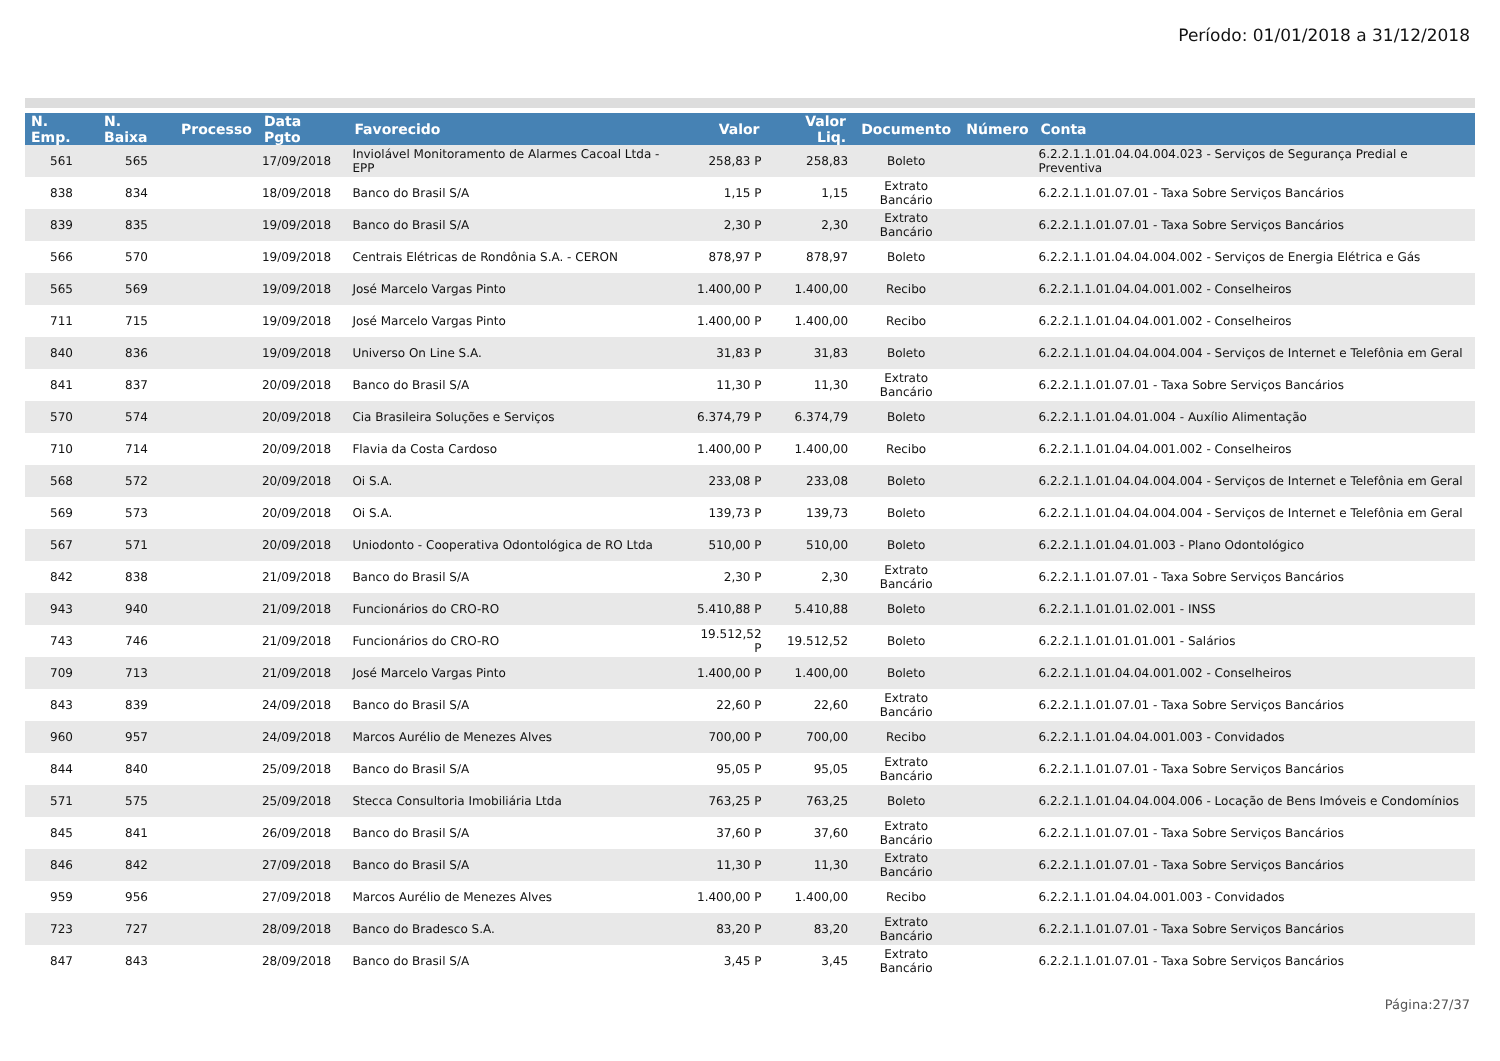Período: 01/01/2018 a 31/12/2018
| N. Emp. | N. Baixa | Processo | Data Pgto | Favorecido | Valor | Valor Liq. | Documento | Número | Conta |
| --- | --- | --- | --- | --- | --- | --- | --- | --- | --- |
| 561 | 565 | | 17/09/2018 | Inviolável Monitoramento de Alarmes Cacoal Ltda - EPP | 258,83 P | 258,83 | Boleto | | 6.2.2.1.1.01.04.04.004.023 - Serviços de Segurança Predial e Preventiva |
| 838 | 834 | | 18/09/2018 | Banco do Brasil S/A | 1,15 P | 1,15 | Extrato Bancário | | 6.2.2.1.1.01.07.01 - Taxa Sobre Serviços Bancários |
| 839 | 835 | | 19/09/2018 | Banco do Brasil S/A | 2,30 P | 2,30 | Extrato Bancário | | 6.2.2.1.1.01.07.01 - Taxa Sobre Serviços Bancários |
| 566 | 570 | | 19/09/2018 | Centrais Elétricas de Rondônia S.A. - CERON | 878,97 P | 878,97 | Boleto | | 6.2.2.1.1.01.04.04.004.002 - Serviços de Energia Elétrica e Gás |
| 565 | 569 | | 19/09/2018 | José Marcelo Vargas Pinto | 1.400,00 P | 1.400,00 | Recibo | | 6.2.2.1.1.01.04.04.001.002 - Conselheiros |
| 711 | 715 | | 19/09/2018 | José Marcelo Vargas Pinto | 1.400,00 P | 1.400,00 | Recibo | | 6.2.2.1.1.01.04.04.001.002 - Conselheiros |
| 840 | 836 | | 19/09/2018 | Universo On Line S.A. | 31,83 P | 31,83 | Boleto | | 6.2.2.1.1.01.04.04.004.004 - Serviços de Internet e Telefônia em Geral |
| 841 | 837 | | 20/09/2018 | Banco do Brasil S/A | 11,30 P | 11,30 | Extrato Bancário | | 6.2.2.1.1.01.07.01 - Taxa Sobre Serviços Bancários |
| 570 | 574 | | 20/09/2018 | Cia Brasileira Soluções e Serviços | 6.374,79 P | 6.374,79 | Boleto | | 6.2.2.1.1.01.04.01.004 - Auxílio Alimentação |
| 710 | 714 | | 20/09/2018 | Flavia da Costa Cardoso | 1.400,00 P | 1.400,00 | Recibo | | 6.2.2.1.1.01.04.04.001.002 - Conselheiros |
| 568 | 572 | | 20/09/2018 | Oi S.A. | 233,08 P | 233,08 | Boleto | | 6.2.2.1.1.01.04.04.004.004 - Serviços de Internet e Telefônia em Geral |
| 569 | 573 | | 20/09/2018 | Oi S.A. | 139,73 P | 139,73 | Boleto | | 6.2.2.1.1.01.04.04.004.004 - Serviços de Internet e Telefônia em Geral |
| 567 | 571 | | 20/09/2018 | Uniodonto - Cooperativa Odontológica de RO Ltda | 510,00 P | 510,00 | Boleto | | 6.2.2.1.1.01.04.01.003 - Plano Odontológico |
| 842 | 838 | | 21/09/2018 | Banco do Brasil S/A | 2,30 P | 2,30 | Extrato Bancário | | 6.2.2.1.1.01.07.01 - Taxa Sobre Serviços Bancários |
| 943 | 940 | | 21/09/2018 | Funcionários do CRO-RO | 5.410,88 P | 5.410,88 | Boleto | | 6.2.2.1.1.01.01.02.001 - INSS |
| 743 | 746 | | 21/09/2018 | Funcionários do CRO-RO | 19.512,52 P | 19.512,52 | Boleto | | 6.2.2.1.1.01.01.01.001 - Salários |
| 709 | 713 | | 21/09/2018 | José Marcelo Vargas Pinto | 1.400,00 P | 1.400,00 | Boleto | | 6.2.2.1.1.01.04.04.001.002 - Conselheiros |
| 843 | 839 | | 24/09/2018 | Banco do Brasil S/A | 22,60 P | 22,60 | Extrato Bancário | | 6.2.2.1.1.01.07.01 - Taxa Sobre Serviços Bancários |
| 960 | 957 | | 24/09/2018 | Marcos Aurélio de Menezes Alves | 700,00 P | 700,00 | Recibo | | 6.2.2.1.1.01.04.04.001.003 - Convidados |
| 844 | 840 | | 25/09/2018 | Banco do Brasil S/A | 95,05 P | 95,05 | Extrato Bancário | | 6.2.2.1.1.01.07.01 - Taxa Sobre Serviços Bancários |
| 571 | 575 | | 25/09/2018 | Stecca Consultoria Imobiliária Ltda | 763,25 P | 763,25 | Boleto | | 6.2.2.1.1.01.04.04.004.006 - Locação de Bens Imóveis e Condomínios |
| 845 | 841 | | 26/09/2018 | Banco do Brasil S/A | 37,60 P | 37,60 | Extrato Bancário | | 6.2.2.1.1.01.07.01 - Taxa Sobre Serviços Bancários |
| 846 | 842 | | 27/09/2018 | Banco do Brasil S/A | 11,30 P | 11,30 | Extrato Bancário | | 6.2.2.1.1.01.07.01 - Taxa Sobre Serviços Bancários |
| 959 | 956 | | 27/09/2018 | Marcos Aurélio de Menezes Alves | 1.400,00 P | 1.400,00 | Recibo | | 6.2.2.1.1.01.04.04.001.003 - Convidados |
| 723 | 727 | | 28/09/2018 | Banco do Bradesco S.A. | 83,20 P | 83,20 | Extrato Bancário | | 6.2.2.1.1.01.07.01 - Taxa Sobre Serviços Bancários |
| 847 | 843 | | 28/09/2018 | Banco do Brasil S/A | 3,45 P | 3,45 | Extrato Bancário | | 6.2.2.1.1.01.07.01 - Taxa Sobre Serviços Bancários |
Página:27/37